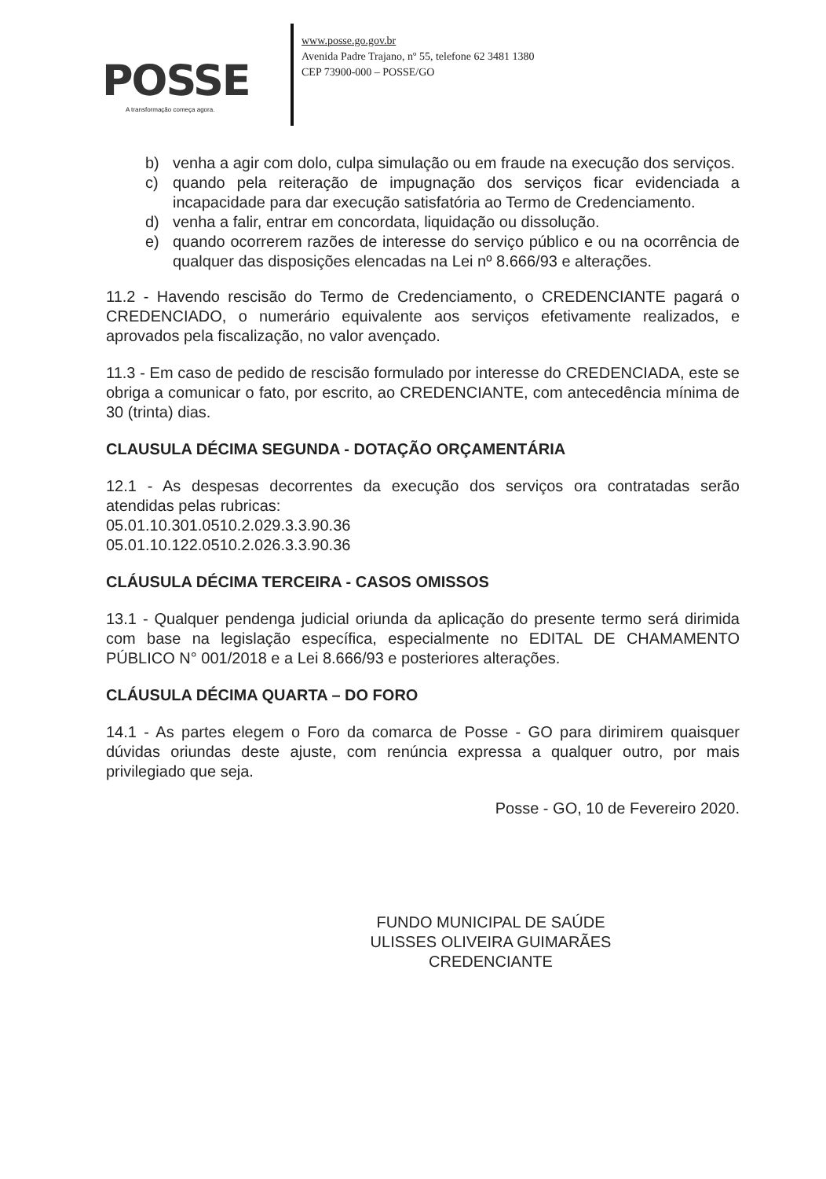POSSE
A transformação começa agora.
www.posse.go.gov.br
Avenida Padre Trajano, nº 55, telefone 62 3481 1380
CEP 73900-000 – POSSE/GO
b) venha a agir com dolo, culpa simulação ou em fraude na execução dos serviços.
c) quando pela reiteração de impugnação dos serviços ficar evidenciada a incapacidade para dar execução satisfatória ao Termo de Credenciamento.
d) venha a falir, entrar em concordata, liquidação ou dissolução.
e) quando ocorrerem razões de interesse do serviço público e ou na ocorrência de qualquer das disposições elencadas na Lei nº 8.666/93 e alterações.
11.2 - Havendo rescisão do Termo de Credenciamento, o CREDENCIANTE pagará o CREDENCIADO, o numerário equivalente aos serviços efetivamente realizados, e aprovados pela fiscalização, no valor avençado.
11.3 - Em caso de pedido de rescisão formulado por interesse do CREDENCIADA, este se obriga a comunicar o fato, por escrito, ao CREDENCIANTE, com antecedência mínima de 30 (trinta) dias.
CLAUSULA DÉCIMA SEGUNDA - DOTAÇÃO ORÇAMENTÁRIA
12.1 - As despesas decorrentes da execução dos serviços ora contratadas serão atendidas pelas rubricas:
05.01.10.301.0510.2.029.3.3.90.36
05.01.10.122.0510.2.026.3.3.90.36
CLÁUSULA DÉCIMA TERCEIRA - CASOS OMISSOS
13.1 - Qualquer pendenga judicial oriunda da aplicação do presente termo será dirimida com base na legislação específica, especialmente no EDITAL DE CHAMAMENTO PÚBLICO N° 001/2018 e a Lei 8.666/93 e posteriores alterações.
CLÁUSULA DÉCIMA QUARTA – DO FORO
14.1 - As partes elegem o Foro da comarca de Posse - GO para dirimirem quaisquer dúvidas oriundas deste ajuste, com renúncia expressa a qualquer outro, por mais privilegiado que seja.
Posse - GO, 10 de Fevereiro 2020.
FUNDO MUNICIPAL DE SAÚDE
ULISSES OLIVEIRA GUIMARÃES
CREDENCIANTE